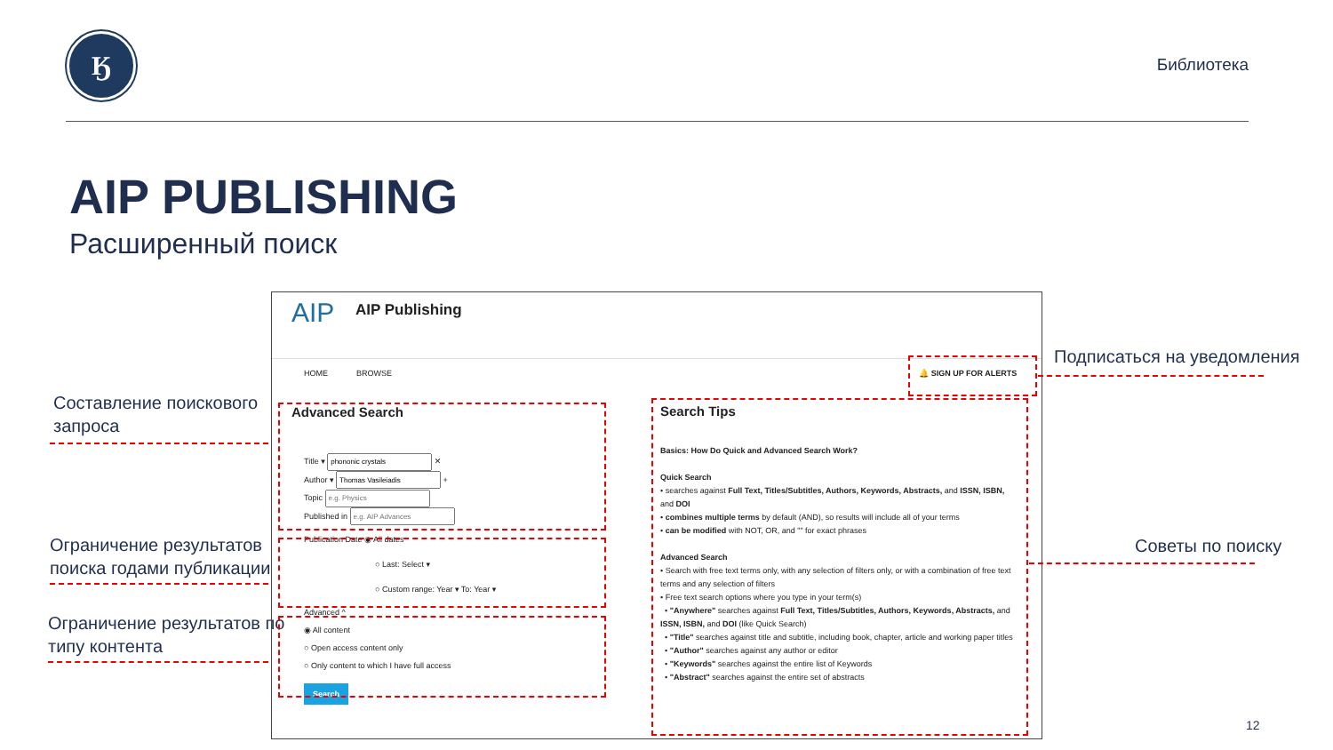Ӄ
Библиотека
AIP PUBLISHING
Расширенный поиск
Составление поискового
запроса
Ограничение результатов
поиска годами публикации
Ограничение результатов по
типу контента
AIP AIP Publishing
HOME BROWSE 🔔 SIGN UP FOR ALERTS
Advanced Search
Title ▾ ✕
Author ▾ +
Topic
Published in
Publication Date ◉ All dates
○ Last: Select ▾
○ Custom range: Year ▾ To: Year ▾
Advanced ^
◉ All content
○ Open access content only
○ Only content to which I have full access
Search
Search Tips
Basics: How Do Quick and Advanced Search Work?
Quick Search
• searches against Full Text, Titles/Subtitles, Authors, Keywords, Abstracts, and ISSN, ISBN, and DOI
• combines multiple terms by default (AND), so results will include all of your terms
• can be modified with NOT, OR, and "" for exact phrases
Advanced Search
• Search with free text terms only, with any selection of filters only, or with a combination of free text terms and any selection of filters
• Free text search options where you type in your term(s)
• "Anywhere" searches against Full Text, Titles/Subtitles, Authors, Keywords, Abstracts, and ISSN, ISBN, and DOI (like Quick Search)
• "Title" searches against title and subtitle, including book, chapter, article and working paper titles
• "Author" searches against any author or editor
• "Keywords" searches against the entire list of Keywords
• "Abstract" searches against the entire set of abstracts
Подписаться на уведомления
Советы по поиску
12